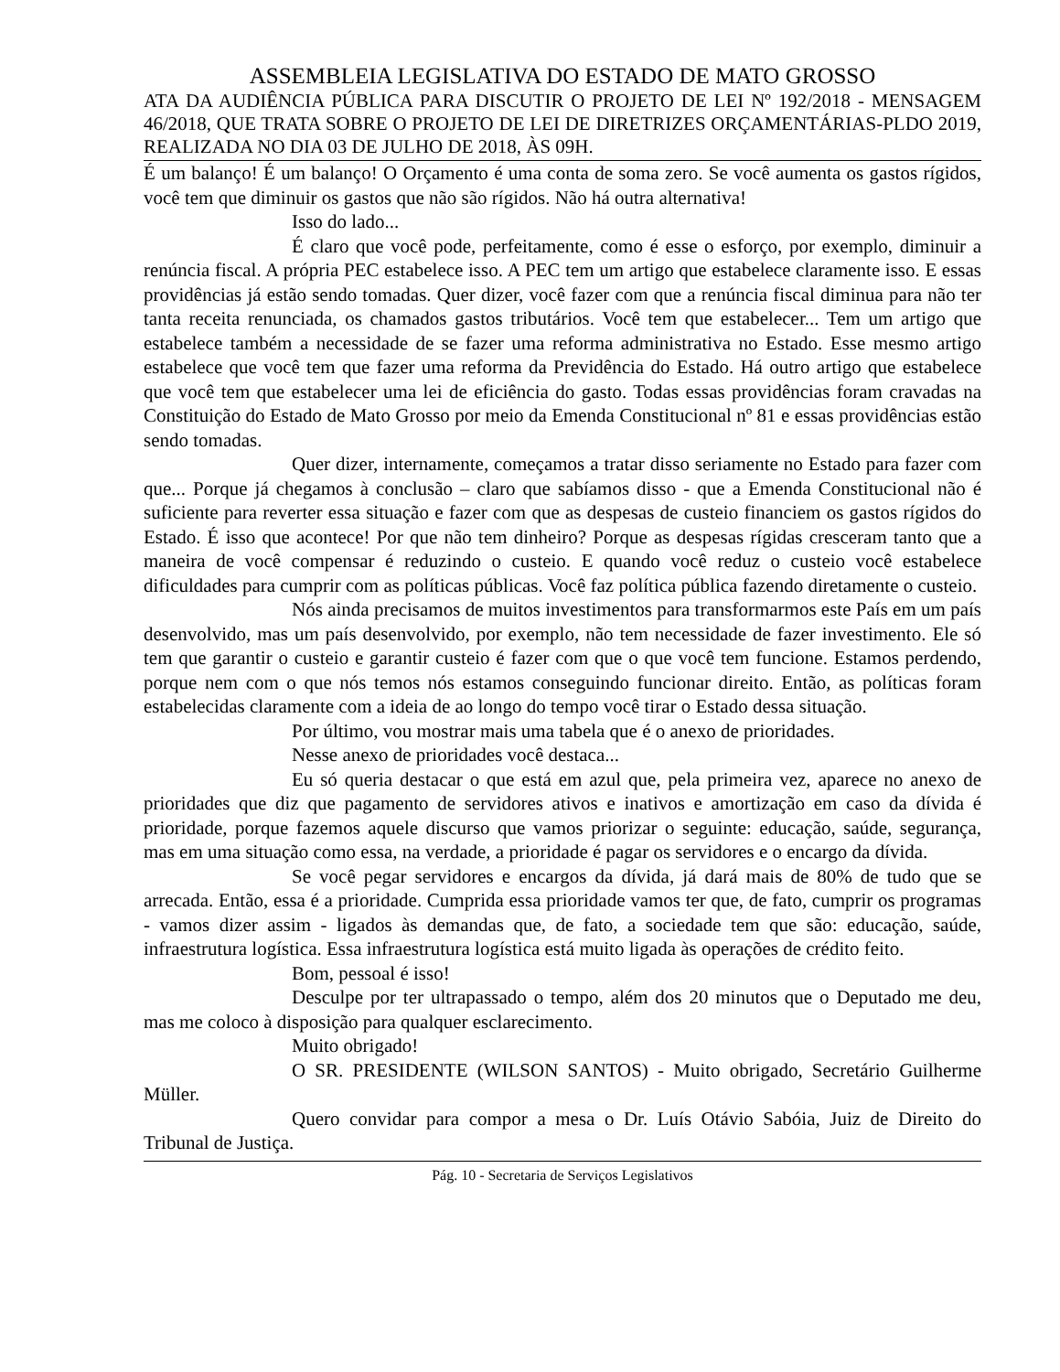ASSEMBLEIA LEGISLATIVA DO ESTADO DE MATO GROSSO
ATA DA AUDIÊNCIA PÚBLICA PARA DISCUTIR O PROJETO DE LEI Nº 192/2018 - MENSAGEM 46/2018, QUE TRATA SOBRE O PROJETO DE LEI DE DIRETRIZES ORÇAMENTÁRIAS-PLDO 2019, REALIZADA NO DIA 03 DE JULHO DE 2018, ÀS 09H.
É um balanço! É um balanço! O Orçamento é uma conta de soma zero. Se você aumenta os gastos rígidos, você tem que diminuir os gastos que não são rígidos. Não há outra alternativa!
Isso do lado...
É claro que você pode, perfeitamente, como é esse o esforço, por exemplo, diminuir a renúncia fiscal. A própria PEC estabelece isso. A PEC tem um artigo que estabelece claramente isso. E essas providências já estão sendo tomadas. Quer dizer, você fazer com que a renúncia fiscal diminua para não ter tanta receita renunciada, os chamados gastos tributários. Você tem que estabelecer... Tem um artigo que estabelece também a necessidade de se fazer uma reforma administrativa no Estado. Esse mesmo artigo estabelece que você tem que fazer uma reforma da Previdência do Estado. Há outro artigo que estabelece que você tem que estabelecer uma lei de eficiência do gasto. Todas essas providências foram cravadas na Constituição do Estado de Mato Grosso por meio da Emenda Constitucional nº 81 e essas providências estão sendo tomadas.
Quer dizer, internamente, começamos a tratar disso seriamente no Estado para fazer com que... Porque já chegamos à conclusão – claro que sabíamos disso - que a Emenda Constitucional não é suficiente para reverter essa situação e fazer com que as despesas de custeio financiem os gastos rígidos do Estado. É isso que acontece! Por que não tem dinheiro? Porque as despesas rígidas cresceram tanto que a maneira de você compensar é reduzindo o custeio. E quando você reduz o custeio você estabelece dificuldades para cumprir com as políticas públicas. Você faz política pública fazendo diretamente o custeio.
Nós ainda precisamos de muitos investimentos para transformarmos este País em um país desenvolvido, mas um país desenvolvido, por exemplo, não tem necessidade de fazer investimento. Ele só tem que garantir o custeio e garantir custeio é fazer com que o que você tem funcione. Estamos perdendo, porque nem com o que nós temos nós estamos conseguindo funcionar direito. Então, as políticas foram estabelecidas claramente com a ideia de ao longo do tempo você tirar o Estado dessa situação.
Por último, vou mostrar mais uma tabela que é o anexo de prioridades.
Nesse anexo de prioridades você destaca...
Eu só queria destacar o que está em azul que, pela primeira vez, aparece no anexo de prioridades que diz que pagamento de servidores ativos e inativos e amortização em caso da dívida é prioridade, porque fazemos aquele discurso que vamos priorizar o seguinte: educação, saúde, segurança, mas em uma situação como essa, na verdade, a prioridade é pagar os servidores e o encargo da dívida.
Se você pegar servidores e encargos da dívida, já dará mais de 80% de tudo que se arrecada. Então, essa é a prioridade. Cumprida essa prioridade vamos ter que, de fato, cumprir os programas - vamos dizer assim - ligados às demandas que, de fato, a sociedade tem que são: educação, saúde, infraestrutura logística. Essa infraestrutura logística está muito ligada às operações de crédito feito.
Bom, pessoal é isso!
Desculpe por ter ultrapassado o tempo, além dos 20 minutos que o Deputado me deu, mas me coloco à disposição para qualquer esclarecimento.
Muito obrigado!
O SR. PRESIDENTE (WILSON SANTOS) - Muito obrigado, Secretário Guilherme Müller.
Quero convidar para compor a mesa o Dr. Luís Otávio Sabóia, Juiz de Direito do Tribunal de Justiça.
Pág. 10 - Secretaria de Serviços Legislativos